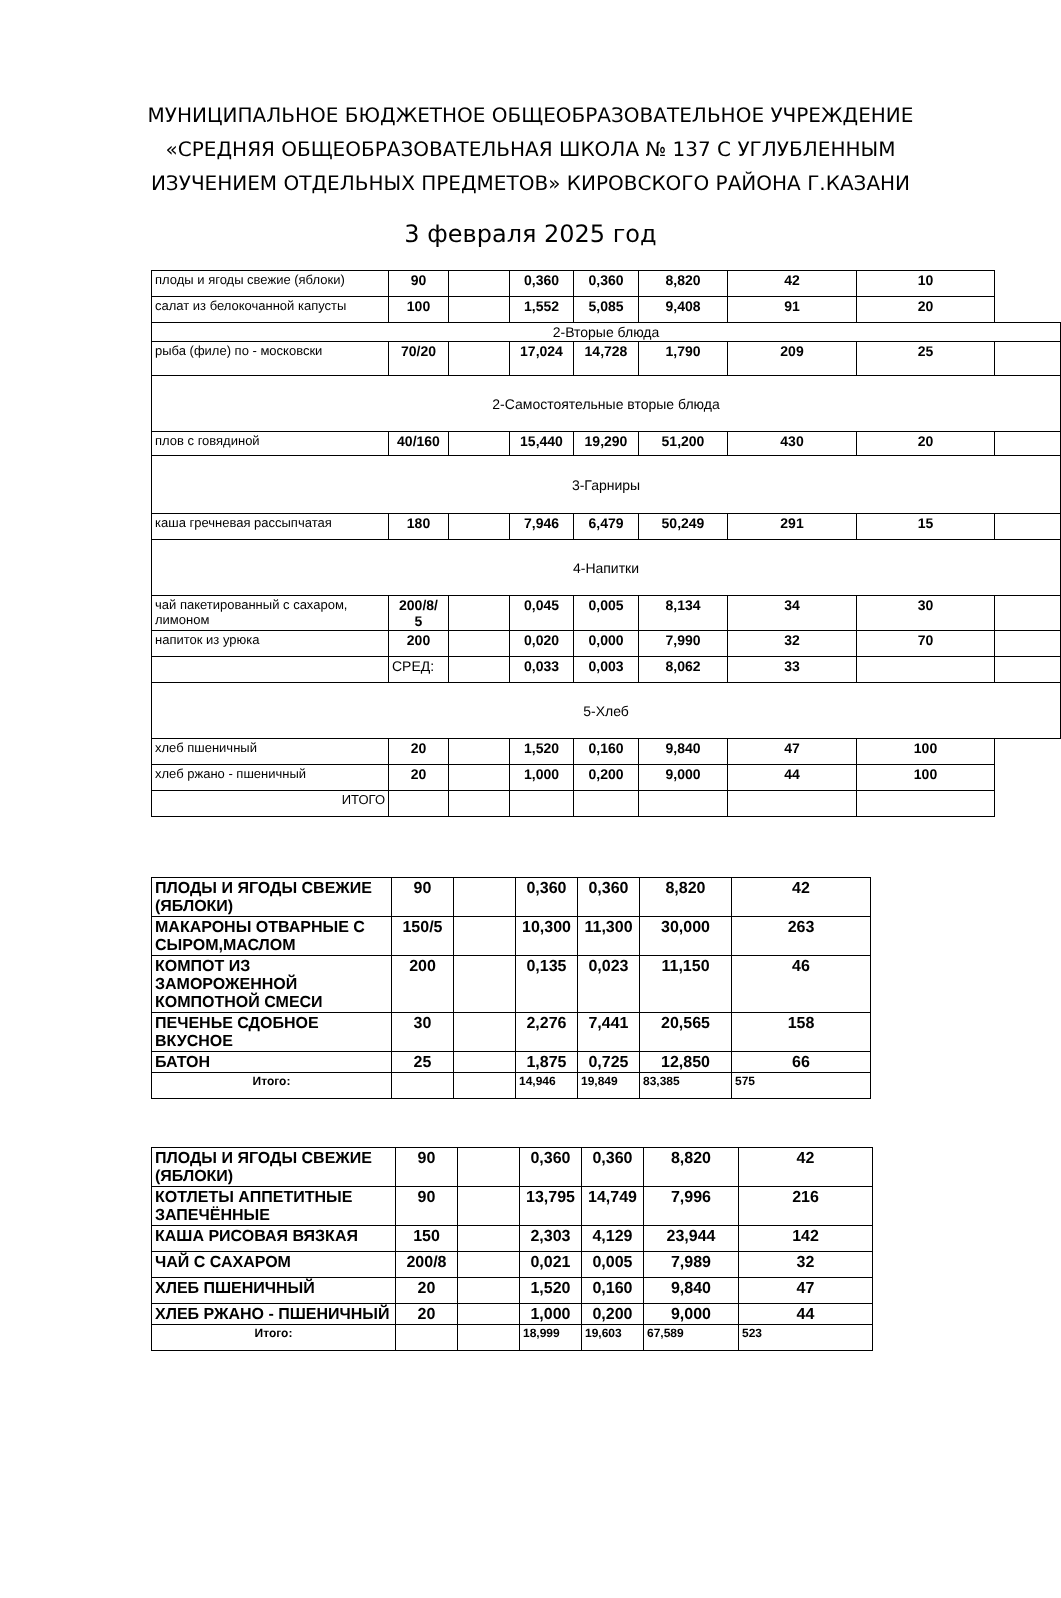МУНИЦИПАЛЬНОЕ БЮДЖЕТНОЕ ОБЩЕОБРАЗОВАТЕЛЬНОЕ УЧРЕЖДЕНИЕ
«СРЕДНЯЯ ОБЩЕОБРАЗОВАТЕЛЬНАЯ ШКОЛА № 137 С УГЛУБЛЕННЫМ
ИЗУЧЕНИЕМ ОТДЕЛЬНЫХ ПРЕДМЕТОВ» КИРОВСКОГО РАЙОНА Г.КАЗАНИ
3 февраля 2025 год
| плоды и ягоды свежие (яблоки) | 90 | | 0,360 | 0,360 | 8,820 | 42 | 10 | |
| салат из белокочанной капусты | 100 | | 1,552 | 5,085 | 9,408 | 91 | 20 | |
| 2-Вторые блюда | | | | | | | | |
| рыба (филе) по - московски | 70/20 | | 17,024 | 14,728 | 1,790 | 209 | 25 | |
| 2-Самостоятельные вторые блюда | | | | | | | | |
| плов с говядиной | 40/160 | | 15,440 | 19,290 | 51,200 | 430 | 20 | |
| 3-Гарниры | | | | | | | | |
| каша гречневая рассыпчатая | 180 | | 7,946 | 6,479 | 50,249 | 291 | 15 | |
| 4-Напитки | | | | | | | | |
| чай пакетированный с сахаром, лимоном | 200/8/ 5 | | 0,045 | 0,005 | 8,134 | 34 | 30 | |
| напиток из урюка | 200 | | 0,020 | 0,000 | 7,990 | 32 | 70 | |
| | СРЕД: | | 0,033 | 0,003 | 8,062 | 33 | | |
| 5-Хлеб | | | | | | | | |
| хлеб пшеничный | 20 | | 1,520 | 0,160 | 9,840 | 47 | 100 | |
| хлеб ржано - пшеничный | 20 | | 1,000 | 0,200 | 9,000 | 44 | 100 | |
| ИТОГО | | | | | | | | |
| ПЛОДЫ И ЯГОДЫ СВЕЖИЕ (ЯБЛОКИ) | 90 | | 0,360 | 0,360 | 8,820 | 42 |
| МАКАРОНЫ ОТВАРНЫЕ С СЫРОМ,МАСЛОМ | 150/5 | | 10,300 | 11,300 | 30,000 | 263 |
| КОМПОТ ИЗ ЗАМОРОЖЕННОЙ КОМПОТНОЙ СМЕСИ | 200 | | 0,135 | 0,023 | 11,150 | 46 |
| ПЕЧЕНЬЕ СДОБНОЕ ВКУСНОЕ | 30 | | 2,276 | 7,441 | 20,565 | 158 |
| БАТОН | 25 | | 1,875 | 0,725 | 12,850 | 66 |
| Итого: | | | 14,946 | 19,849 | 83,385 | 575 |
| ПЛОДЫ И ЯГОДЫ СВЕЖИЕ (ЯБЛОКИ) | 90 | | 0,360 | 0,360 | 8,820 | 42 |
| КОТЛЕТЫ АППЕТИТНЫЕ ЗАПЕЧЁННЫЕ | 90 | | 13,795 | 14,749 | 7,996 | 216 |
| КАША РИСОВАЯ ВЯЗКАЯ | 150 | | 2,303 | 4,129 | 23,944 | 142 |
| ЧАЙ С САХАРОМ | 200/8 | | 0,021 | 0,005 | 7,989 | 32 |
| ХЛЕБ ПШЕНИЧНЫЙ | 20 | | 1,520 | 0,160 | 9,840 | 47 |
| ХЛЕБ РЖАНО - ПШЕНИЧНЫЙ | 20 | | 1,000 | 0,200 | 9,000 | 44 |
| Итого: | | | 18,999 | 19,603 | 67,589 | 523 |